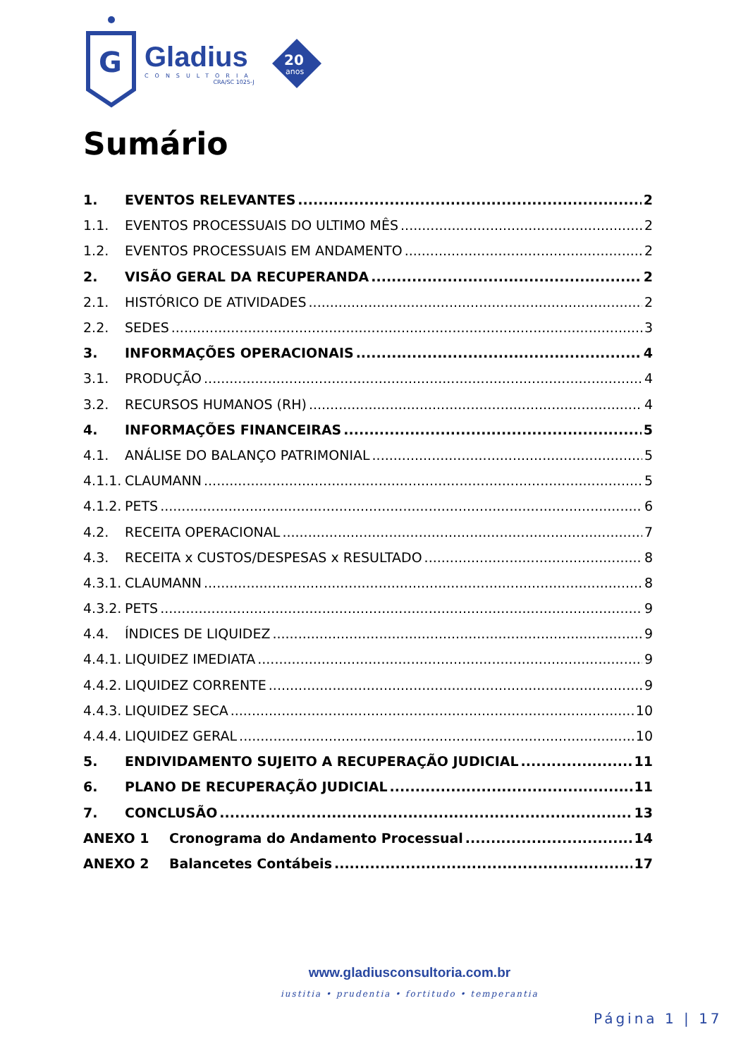G
Gladius
CONSULTORIA
CRA/SC 1025-J
20
anos
Sumário
1. EVENTOS RELEVANTES 2
1.1. EVENTOS PROCESSUAIS DO ULTIMO MÊS 2
1.2. EVENTOS PROCESSUAIS EM ANDAMENTO 2
2. VISÃO GERAL DA RECUPERANDA 2
2.1. HISTÓRICO DE ATIVIDADES 2
2.2. SEDES 3
3. INFORMAÇÕES OPERACIONAIS 4
3.1. PRODUÇÃO 4
3.2. RECURSOS HUMANOS (RH) 4
4. INFORMAÇÕES FINANCEIRAS 5
4.1. ANÁLISE DO BALANÇO PATRIMONIAL 5
4.1.1. CLAUMANN 5
4.1.2. PETS 6
4.2. RECEITA OPERACIONAL 7
4.3. RECEITA x CUSTOS/DESPESAS x RESULTADO 8
4.3.1. CLAUMANN 8
4.3.2. PETS 9
4.4. ÍNDICES DE LIQUIDEZ 9
4.4.1. LIQUIDEZ IMEDIATA 9
4.4.2. LIQUIDEZ CORRENTE 9
4.4.3. LIQUIDEZ SECA 10
4.4.4. LIQUIDEZ GERAL 10
5. ENDIVIDAMENTO SUJEITO A RECUPERAÇÃO JUDICIAL 11
6. PLANO DE RECUPERAÇÃO JUDICIAL 11
7. CONCLUSÃO 13
ANEXO 1 Cronograma do Andamento Processual 14
ANEXO 2 Balancetes Contábeis 17
www.gladiusconsultoria.com.br
iustitia • prudentia • fortitudo • temperantia
Página 1 | 17